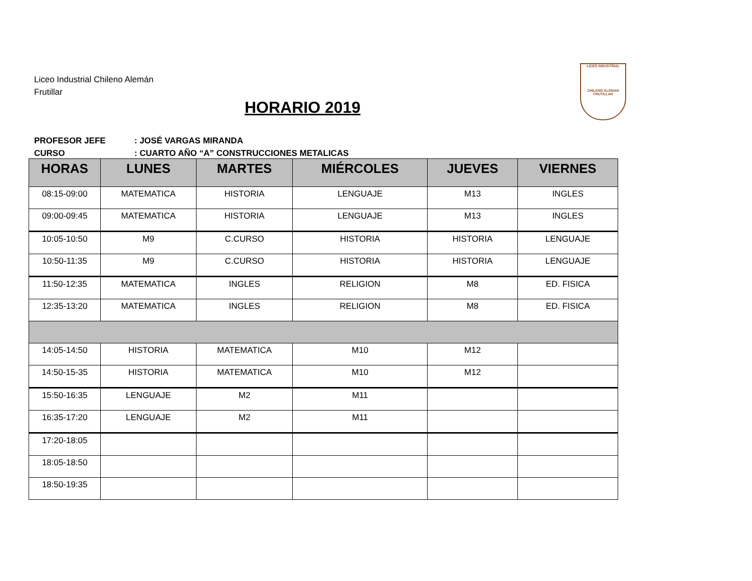Liceo Industrial Chileno Alemán
Frutillar
HORARIO 2019
LICEO INDUSTRIAL
CHILENO ALEMAN FRUTILLAR
PROFESOR JEFE: JOSÉ VARGAS MIRANDA
CURSO: CUARTO AÑO “A” CONSTRUCCIONES METALICAS
| HORAS | LUNES | MARTES | MIÉRCOLES | JUEVES | VIERNES |
| --- | --- | --- | --- | --- | --- |
| 08:15-09:00 | MATEMATICA | HISTORIA | LENGUAJE | M13 | INGLES |
| 09:00-09:45 | MATEMATICA | HISTORIA | LENGUAJE | M13 | INGLES |
| 10:05-10:50 | M9 | C.CURSO | HISTORIA | HISTORIA | LENGUAJE |
| 10:50-11:35 | M9 | C.CURSO | HISTORIA | HISTORIA | LENGUAJE |
| 11:50-12:35 | MATEMATICA | INGLES | RELIGION | M8 | ED. FISICA |
| 12:35-13:20 | MATEMATICA | INGLES | RELIGION | M8 | ED. FISICA |
| 14:05-14:50 | HISTORIA | MATEMATICA | M10 | M12 | |
| 14:50-15-35 | HISTORIA | MATEMATICA | M10 | M12 | |
| 15:50-16:35 | LENGUAJE | M2 | M11 | | |
| 16:35-17:20 | LENGUAJE | M2 | M11 | | |
| 17:20-18:05 | | | | | |
| 18:05-18:50 | | | | | |
| 18:50-19:35 | | | | | |